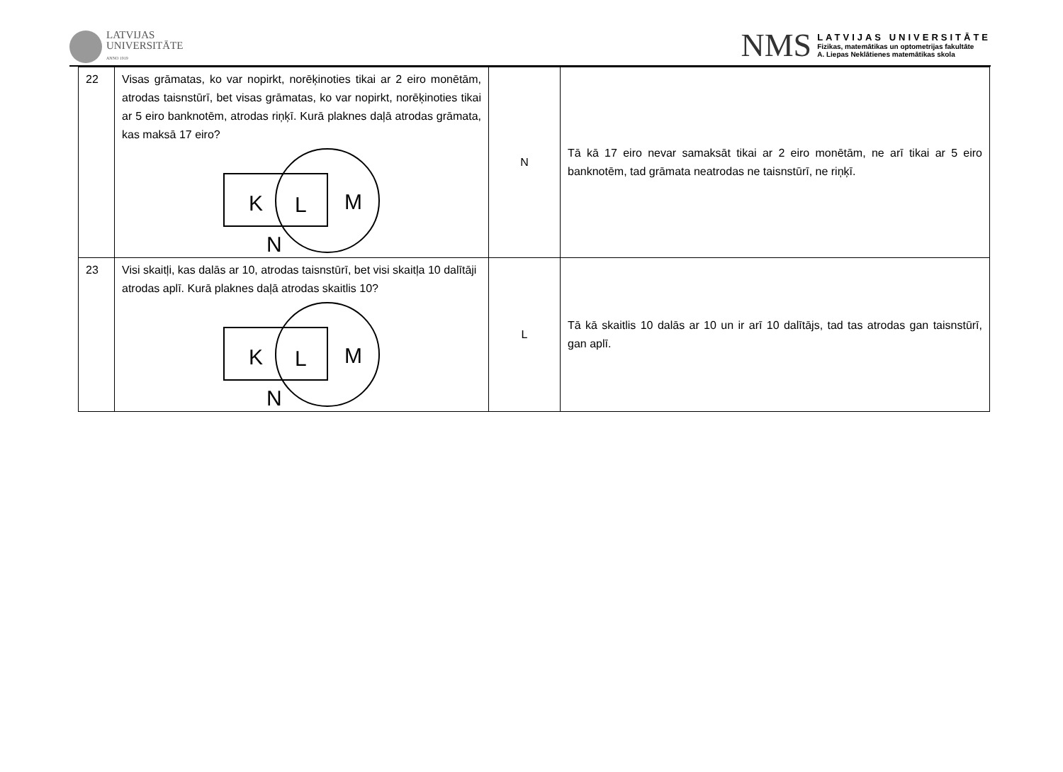LATVIJAS
UNIVERSITĀTE
ANNO 1919
NMS
LATVIJAS UNIVERSITĀTE
Fizikas, matemātikas un optometrijas fakultāte
A. Liepas Neklātienes matemātikas skola
| 22 | Visas grāmatas, ko var nopirkt, norēķinoties tikai ar 2 eiro monētām, atrodas taisnstūrī, bet visas grāmatas, ko var nopirkt, norēķinoties tikai ar 5 eiro banknotēm, atrodas riņķī. Kurā plaknes daļā atrodas grāmata, kas maksā 17 eiro? K L M N | N | Tā kā 17 eiro nevar samaksāt tikai ar 2 eiro monētām, ne arī tikai ar 5 eiro banknotēm, tad grāmata neatrodas ne taisnstūrī, ne riņķī. |
| 23 | Visi skaitļi, kas dalās ar 10, atrodas taisnstūrī, bet visi skaitļa 10 dalītāji atrodas aplī. Kurā plaknes daļā atrodas skaitlis 10? K L M N | L | Tā kā skaitlis 10 dalās ar 10 un ir arī 10 dalītājs, tad tas atrodas gan taisnstūrī, gan aplī. |